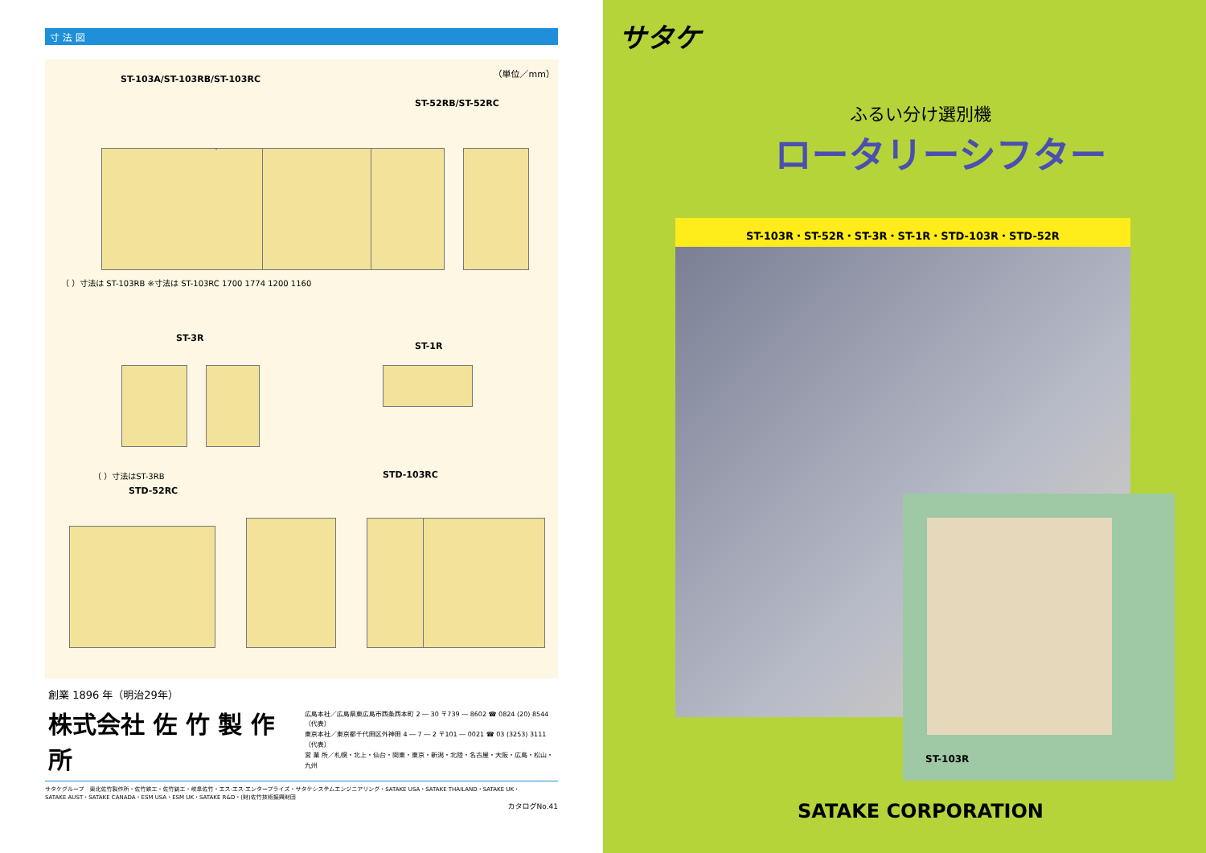寸 法 図
（単位／mm）
ST-103A/ST-103RB/ST-103RC
ST-52RB/ST-52RC
（ ）寸法は ST-103RB ※寸法は ST-103RC 1700 1774 1200 1160
ST-3R
ST-1R
（ ）寸法はST-3RB
STD-52RC
STD-103RC
創業 1896 年（明治29年）
株式会社 佐 竹 製 作 所 広島本社／広島県東広島市西条西本町 2 ― 30 〒739 ― 8602 ☎ 0824 (20) 8544（代表）
東京本社／東京都千代田区外神田 4 ― 7 ― 2 〒101 ― 0021 ☎ 03 (3253) 3111（代表）
営 業 所／札幌・北上・仙台・関東・東京・新潟・北陸・名古屋・大阪・広島・松山・九州
サタケグループ　東北佐竹製作所・佐竹鉄工・佐竹鋳工・岐阜佐竹・エス·エス·エンタープライズ・サタケシステムエンジニアリング・SATAKE USA・SATAKE THAILAND・SATAKE UK・
SATAKE AUST・SATAKE CANADA・ESM USA・ESM UK・SATAKE R&D・(財)佐竹技術振興財団
カタログNo.41
サタケ
ふるい分け選別機
ロータリーシフター
ST-103R・ST-52R・ST-3R・ST-1R・STD-103R・STD-52R
ST-103R
SATAKE CORPORATION